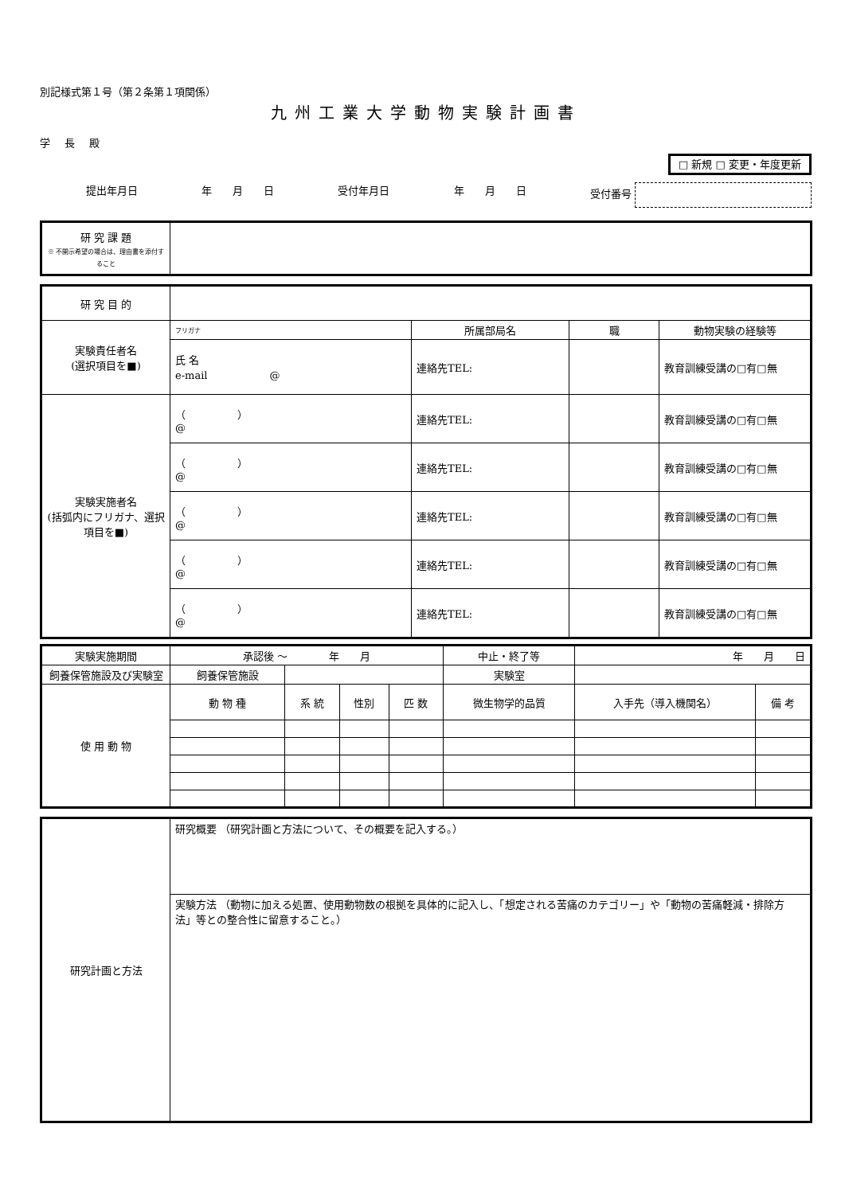別記様式第１号（第２条第１項関係）
九州工業大学動物実験計画書
学長殿
□ 新規 □ 変更・年度更新
提出年月日 年　　月　　日 受付年月日 年　　月　　日 受付番号
| 研 究 課 題 ※ 不開示希望の場合は、理由書を添付すること | |
| 研 究 目 的 | | | | |
| 実験責任者名 (選択項目を■) | フリガナ | 所属部局名 | 職 | 動物実験の経験等 |
| | 氏 名 e-mail @ | 連絡先TEL: | | 教育訓練受講の□有□無 |
| 実験実施者名 (括弧内にフリガナ、選択項目を■) | （ ） @ | 連絡先TEL: | | 教育訓練受講の□有□無 |
| | （ ） @ | 連絡先TEL: | | 教育訓練受講の□有□無 |
| | （ ） @ | 連絡先TEL: | | 教育訓練受講の□有□無 |
| | （ ） @ | 連絡先TEL: | | 教育訓練受講の□有□無 |
| | （ ） @ | 連絡先TEL: | | 教育訓練受講の□有□無 |
| 実験実施期間 | 承認後 ～ 年 月 | | | | 中止・終了等 | 年 月 日 | |
| 飼養保管施設及び実験室 | 飼養保管施設 | | | | 実験室 | | |
| 使 用 動 物 | 動 物 種 | 系 統 | 性別 | 匹 数 | 微生物学的品質 | 入手先（導入機関名） | 備 考 |
| 研究計画と方法 | 研究概要 （研究計画と方法について、その概要を記入する。） |
| | 実験方法 （動物に加える処置、使用動物数の根拠を具体的に記入し、「想定される苦痛のカテゴリー」や「動物の苦痛軽減・排除方法」等との整合性に留意すること。） |